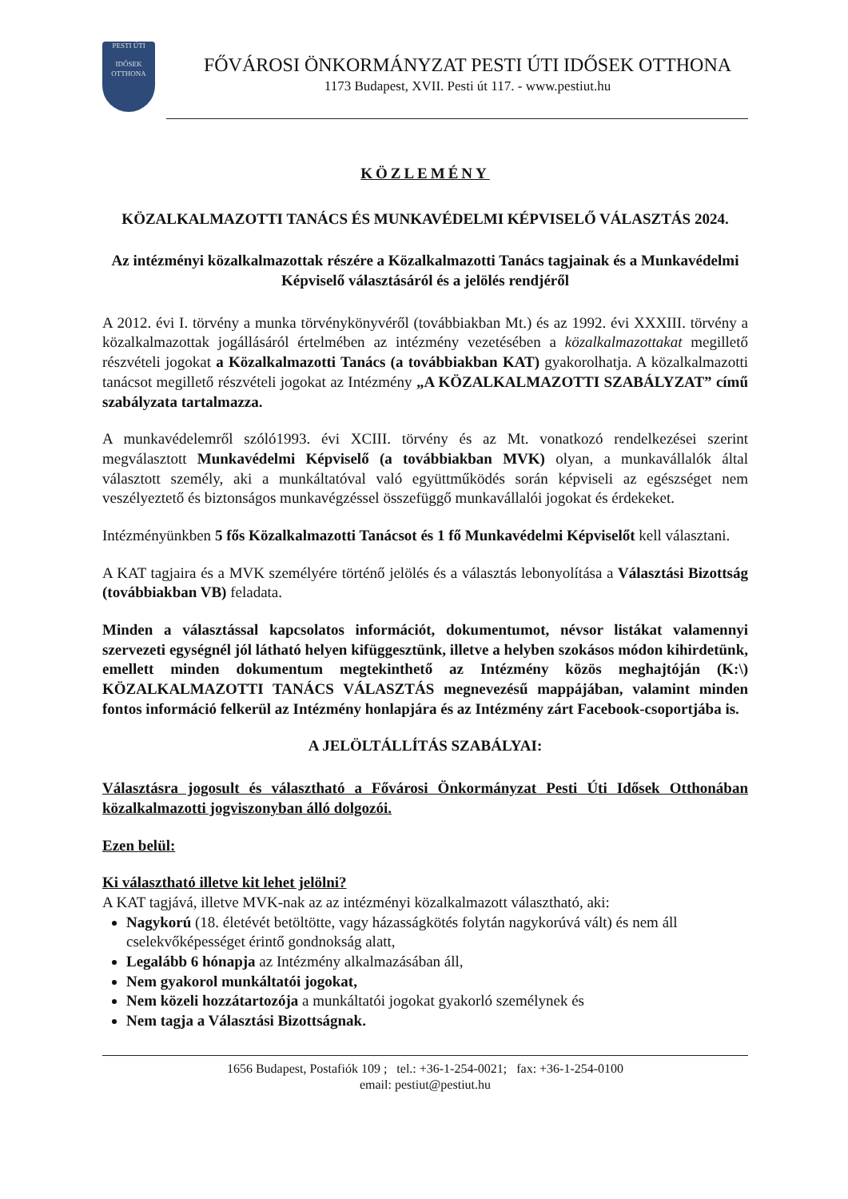PESTI ÚTI
IDŐSEK OTTHONA
FŐVÁROSI ÖNKORMÁNYZAT PESTI ÚTI IDŐSEK OTTHONA
1173 Budapest, XVII. Pesti út 117. - www.pestiut.hu
KÖZLEMÉNY
KÖZALKALMAZOTTI TANÁCS ÉS MUNKAVÉDELMI KÉPVISELŐ VÁLASZTÁS 2024.
Az intézményi közalkalmazottak részére a Közalkalmazotti Tanács tagjainak és a Munkavédelmi Képviselő választásáról és a jelölés rendjéről
A 2012. évi I. törvény a munka törvénykönyvéről (továbbiakban Mt.) és az 1992. évi XXXIII. törvény a közalkalmazottak jogállásáról értelmében az intézmény vezetésében a közalkalmazottakat megillető részvételi jogokat a Közalkalmazotti Tanács (a továbbiakban KAT) gyakorolhatja. A közalkalmazotti tanácsot megillető részvételi jogokat az Intézmény „A KÖZALKALMAZOTTI SZABÁLYZAT” című szabályzata tartalmazza.
A munkavédelemről szóló1993. évi XCIII. törvény és az Mt. vonatkozó rendelkezései szerint megválasztott Munkavédelmi Képviselő (a továbbiakban MVK) olyan, a munkavállalók által választott személy, aki a munkáltatóval való együttműködés során képviseli az egészséget nem veszélyeztető és biztonságos munkavégzéssel összefüggő munkavállalói jogokat és érdekeket.
Intézményünkben 5 fős Közalkalmazotti Tanácsot és 1 fő Munkavédelmi Képviselőt kell választani.
A KAT tagjaira és a MVK személyére történő jelölés és a választás lebonyolítása a Választási Bizottság (továbbiakban VB) feladata.
Minden a választással kapcsolatos információt, dokumentumot, névsor listákat valamennyi szervezeti egységnél jól látható helyen kifüggesztünk, illetve a helyben szokásos módon kihirdetünk, emellett minden dokumentum megtekinthető az Intézmény közös meghajtóján (K:\) KÖZALKALMAZOTTI TANÁCS VÁLASZTÁS megnevezésű mappájában, valamint minden fontos információ felkerül az Intézmény honlapjára és az Intézmény zárt Facebook-csoportjába is.
A JELÖLTÁLLÍTÁS SZABÁLYAI:
Választásra jogosult és választható a Fővárosi Önkormányzat Pesti Úti Idősek Otthonában közalkalmazotti jogviszonyban álló dolgozói.
Ezen belül:
Ki választható illetve kit lehet jelölni?
A KAT tagjává, illetve MVK-nak az az intézményi közalkalmazott választható, aki:
Nagykorú (18. életévét betöltötte, vagy házasságkötés folytán nagykorúvá vált) és nem áll cselekvőképességet érintő gondnokság alatt,
Legalább 6 hónapja az Intézmény alkalmazásában áll,
Nem gyakorol munkáltatói jogokat,
Nem közeli hozzátartozója a munkáltatói jogokat gyakorló személynek és
Nem tagja a Választási Bizottságnak.
1656 Budapest, Postafiók 109 ; tel.: +36-1-254-0021; fax: +36-1-254-0100
email: pestiut@pestiut.hu